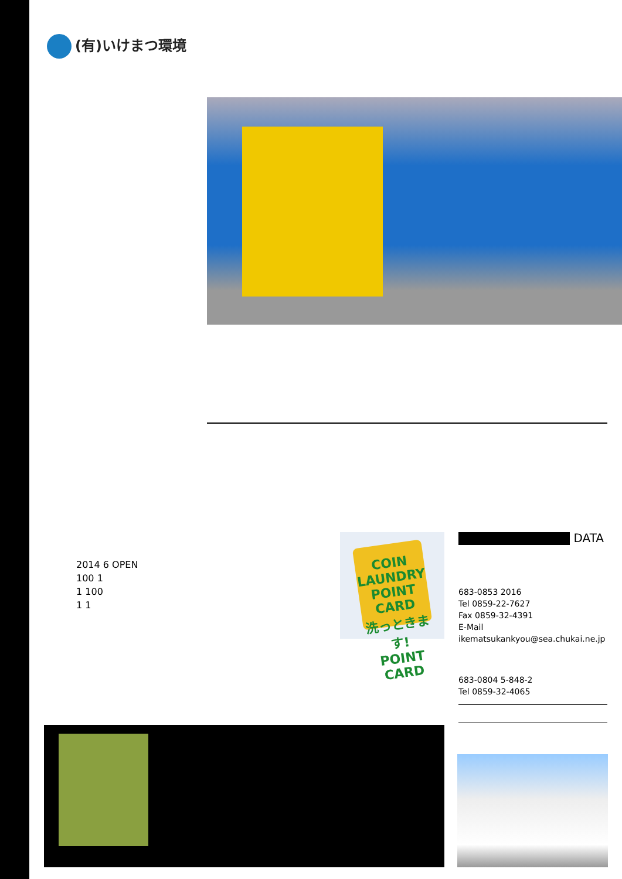(有)いけまつ環境
2014 6 OPEN
100 1
1 100
1 1
COIN LAUNDRY POINT CARD
洗っときます!
POINT CARD
DATA
683-0853 2016
Tel 0859-22-7627
Fax 0859-32-4391
E-Mail ikematsukankyou@sea.chukai.ne.jp
683-0804 5-848-2
Tel 0859-32-4065